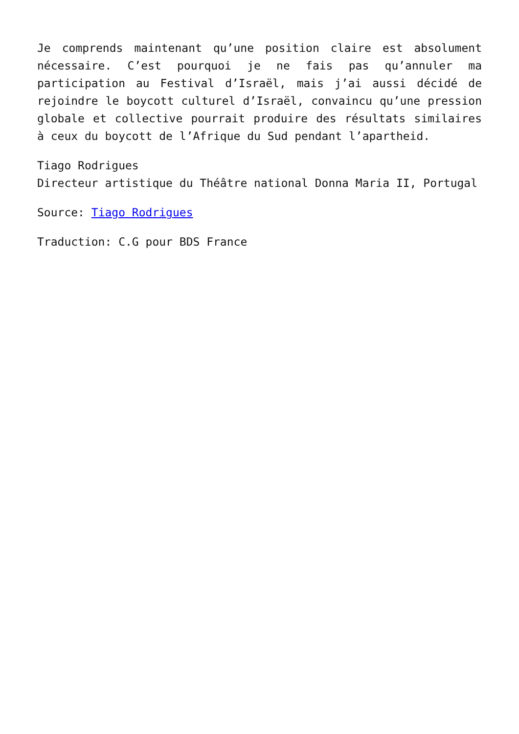Je comprends maintenant qu’une position claire est absolument nécessaire. C’est pourquoi je ne fais pas qu’annuler ma participation au Festival d’Israël, mais j’ai aussi décidé de rejoindre le boycott culturel d’Israël, convaincu qu’une pression globale et collective pourrait produire des résultats similaires à ceux du boycott de l’Afrique du Sud pendant l’apartheid.
Tiago Rodrigues
Directeur artistique du Théâtre national Donna Maria II, Portugal
Source: Tiago Rodrigues
Traduction: C.G pour BDS France